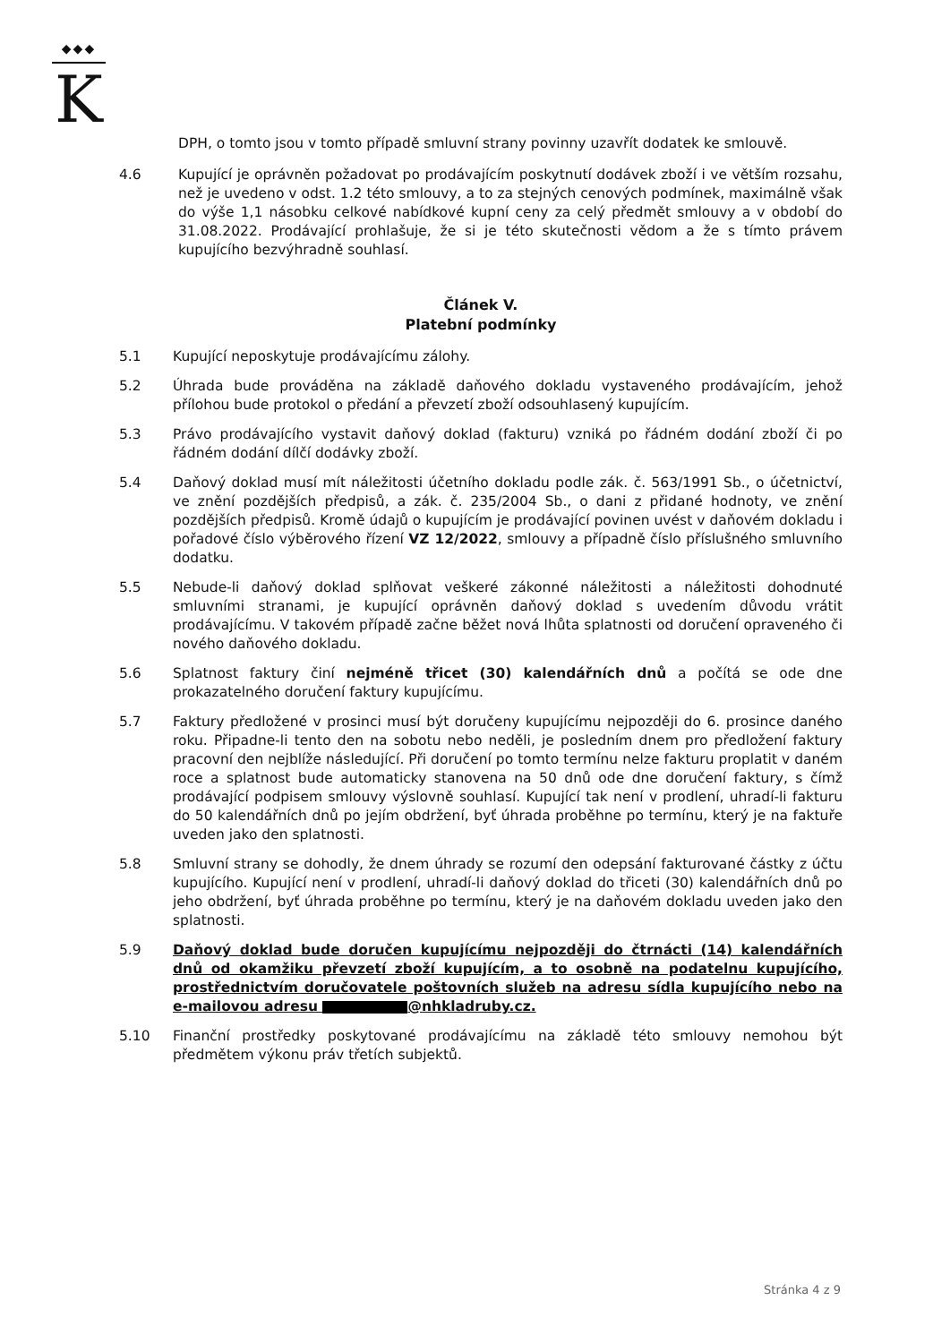◆◆◆
K
DPH, o tomto jsou v tomto případě smluvní strany povinny uzavřít dodatek ke smlouvě.
4.6 Kupující je oprávněn požadovat po prodávajícím poskytnutí dodávek zboží i ve větším rozsahu, než je uvedeno v odst. 1.2 této smlouvy, a to za stejných cenových podmínek, maximálně však do výše 1,1 násobku celkové nabídkové kupní ceny za celý předmět smlouvy a v období do 31.08.2022. Prodávající prohlašuje, že si je této skutečnosti vědom a že s tímto právem kupujícího bezvýhradně souhlasí.
Článek V.
Platební podmínky
5.1 Kupující neposkytuje prodávajícímu zálohy.
5.2 Úhrada bude prováděna na základě daňového dokladu vystaveného prodávajícím, jehož přílohou bude protokol o předání a převzetí zboží odsouhlasený kupujícím.
5.3 Právo prodávajícího vystavit daňový doklad (fakturu) vzniká po řádném dodání zboží či po řádném dodání dílčí dodávky zboží.
5.4 Daňový doklad musí mít náležitosti účetního dokladu podle zák. č. 563/1991 Sb., o účetnictví, ve znění pozdějších předpisů, a zák. č. 235/2004 Sb., o dani z přidané hodnoty, ve znění pozdějších předpisů. Kromě údajů o kupujícím je prodávající povinen uvést v daňovém dokladu i pořadové číslo výběrového řízení VZ 12/2022, smlouvy a případně číslo příslušného smluvního dodatku.
5.5 Nebude-li daňový doklad splňovat veškeré zákonné náležitosti a náležitosti dohodnuté smluvními stranami, je kupující oprávněn daňový doklad s uvedením důvodu vrátit prodávajícímu. V takovém případě začne běžet nová lhůta splatnosti od doručení opraveného či nového daňového dokladu.
5.6 Splatnost faktury činí nejméně třicet (30) kalendářních dnů a počítá se ode dne prokazatelného doručení faktury kupujícímu.
5.7 Faktury předložené v prosinci musí být doručeny kupujícímu nejpozději do 6. prosince daného roku. Připadne-li tento den na sobotu nebo neděli, je posledním dnem pro předložení faktury pracovní den nejblíže následující. Při doručení po tomto termínu nelze fakturu proplatit v daném roce a splatnost bude automaticky stanovena na 50 dnů ode dne doručení faktury, s čímž prodávající podpisem smlouvy výslovně souhlasí. Kupující tak není v prodlení, uhradí-li fakturu do 50 kalendářních dnů po jejím obdržení, byť úhrada proběhne po termínu, který je na faktuře uveden jako den splatnosti.
5.8 Smluvní strany se dohodly, že dnem úhrady se rozumí den odepsání fakturované částky z účtu kupujícího. Kupující není v prodlení, uhradí-li daňový doklad do třiceti (30) kalendářních dnů po jeho obdržení, byť úhrada proběhne po termínu, který je na daňovém dokladu uveden jako den splatnosti.
5.9 Daňový doklad bude doručen kupujícímu nejpozději do čtrnácti (14) kalendářních dnů od okamžiku převzetí zboží kupujícím, a to osobně na podatelnu kupujícího, prostřednictvím doručovatele poštovních služeb na adresu sídla kupujícího nebo na e-mailovou adresu @nhkladruby.cz.
5.10 Finanční prostředky poskytované prodávajícímu na základě této smlouvy nemohou být předmětem výkonu práv třetích subjektů.
Stránka 4 z 9